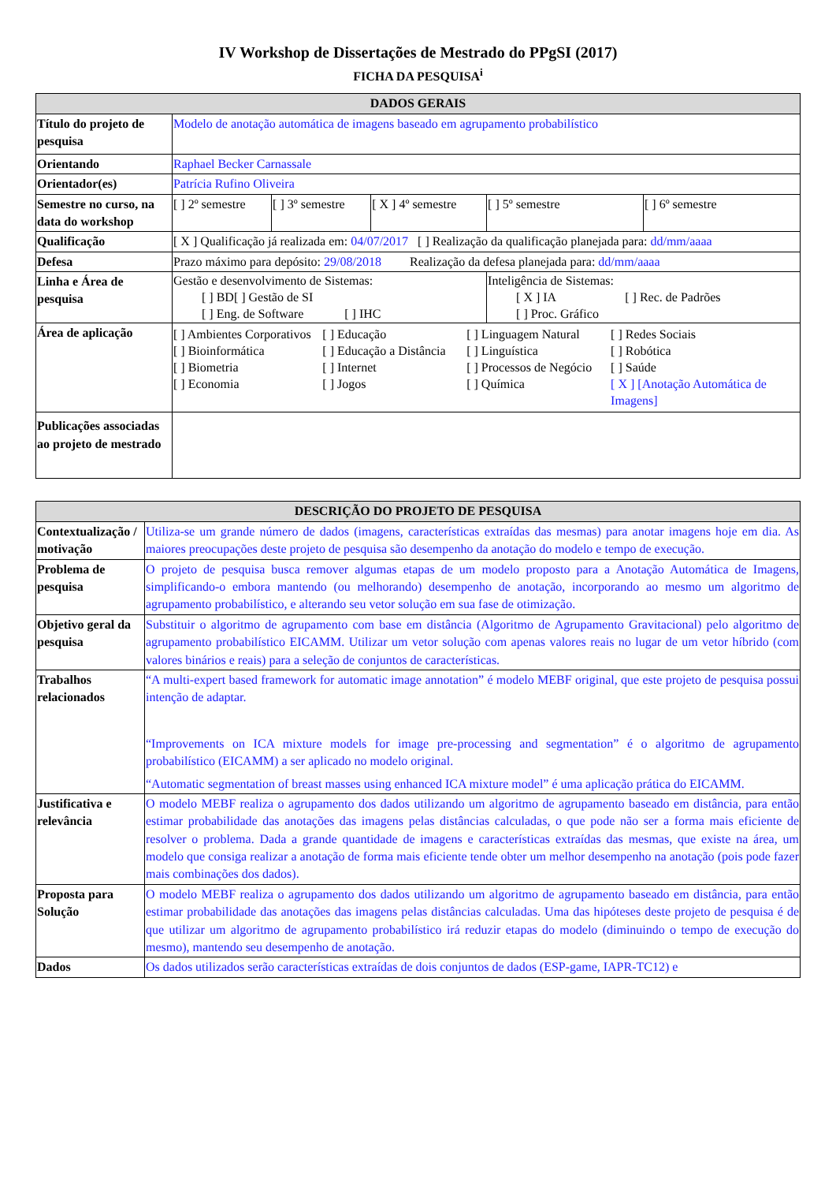IV Workshop de Dissertações de Mestrado do PPgSI (2017)
FICHA DA PESQUISA<sup>i</sup>
| DADOS GERAIS | | | | | |
| --- | --- | --- | --- | --- | --- |
| Título do projeto de pesquisa | Modelo de anotação automática de imagens baseado em agrupamento probabilístico | | | | |
| Orientando | Raphael Becker Carnassale | | | | |
| Orientador(es) | Patrícia Rufino Oliveira | | | | |
| Semestre no curso, na data do workshop | [ ] 2º semestre | [ ] 3º semestre | [ X ] 4º semestre | [ ] 5º semestre | [ ] 6º semestre |
| Qualificação | [ X ] Qualificação já realizada em: 04/07/2017 [ ] Realização da qualificação planejada para: dd/mm/aaaa | | | | |
| Defesa | Prazo máximo para depósito: 29/08/2018 Realização da defesa planejada para: dd/mm/aaaa | | | | |
| Linha e Área de pesquisa | Gestão e desenvolvimento de Sistemas: [ ] BD[ ] Gestão de SI [ ] Eng. de Software [ ] IHC | | | Inteligência de Sistemas: [ X ] IA [ ] Rec. de Padrões [ ] Proc. Gráfico | |
| Área de aplicação | [ ] Ambientes Corporativos [ ] Bioinformática [ ] Biometria [ ] Economia [ ] Educação [ ] Educação a Distância [ ] Internet [ ] Jogos [ ] Linguagem Natural [ ] Linguística [ ] Processos de Negócio [ ] Química [ ] Redes Sociais [ ] Robótica [ ] Saúde [ X ] [Anotação Automática de Imagens] | | | | |
| Publicações associadas ao projeto de mestrado | | | | | |
| DESCRIÇÃO DO PROJETO DE PESQUISA | |
| --- | --- |
| Contextualização / motivação | Utiliza-se um grande número de dados (imagens, características extraídas das mesmas) para anotar imagens hoje em dia. As maiores preocupações deste projeto de pesquisa são desempenho da anotação do modelo e tempo de execução. |
| Problema de pesquisa | O projeto de pesquisa busca remover algumas etapas de um modelo proposto para a Anotação Automática de Imagens, simplificando-o embora mantendo (ou melhorando) desempenho de anotação, incorporando ao mesmo um algoritmo de agrupamento probabilístico, e alterando seu vetor solução em sua fase de otimização. |
| Objetivo geral da pesquisa | Substituir o algoritmo de agrupamento com base em distância (Algoritmo de Agrupamento Gravitacional) pelo algoritmo de agrupamento probabilístico EICAMM. Utilizar um vetor solução com apenas valores reais no lugar de um vetor híbrido (com valores binários e reais) para a seleção de conjuntos de características. |
| Trabalhos relacionados | “A multi-expert based framework for automatic image annotation” é modelo MEBF original, que este projeto de pesquisa possui intenção de adaptar. “Improvements on ICA mixture models for image pre-processing and segmentation” é o algoritmo de agrupamento probabilístico (EICAMM) a ser aplicado no modelo original. “Automatic segmentation of breast masses using enhanced ICA mixture model” é uma aplicação prática do EICAMM. |
| Justificativa e relevância | O modelo MEBF realiza o agrupamento dos dados utilizando um algoritmo de agrupamento baseado em distância, para então estimar probabilidade das anotações das imagens pelas distâncias calculadas, o que pode não ser a forma mais eficiente de resolver o problema. Dada a grande quantidade de imagens e características extraídas das mesmas, que existe na área, um modelo que consiga realizar a anotação de forma mais eficiente tende obter um melhor desempenho na anotação (pois pode fazer mais combinações dos dados). |
| Proposta para Solução | O modelo MEBF realiza o agrupamento dos dados utilizando um algoritmo de agrupamento baseado em distância, para então estimar probabilidade das anotações das imagens pelas distâncias calculadas. Uma das hipóteses deste projeto de pesquisa é de que utilizar um algoritmo de agrupamento probabilístico irá reduzir etapas do modelo (diminuindo o tempo de execução do mesmo), mantendo seu desempenho de anotação. |
| Dados | Os dados utilizados serão características extraídas de dois conjuntos de dados (ESP-game, IAPR-TC12) e |